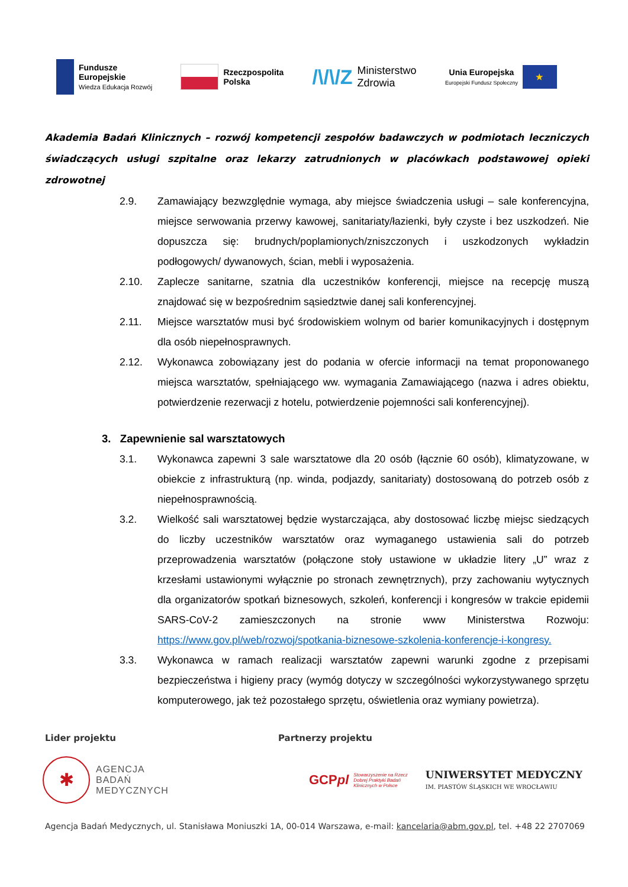Fundusze
Europejskie
Wiedza Edukacja Rozwój
Rzeczpospolita
Polska
/\/\/Z Ministerstwo
Zdrowia
Unia Europejska
Europejski Fundusz Społeczny
★
Akademia Badań Klinicznych – rozwój kompetencji zespołów badawczych w podmiotach leczniczych świadczących usługi szpitalne oraz lekarzy zatrudnionych w placówkach podstawowej opieki zdrowotnej
2.9. Zamawiający bezwzględnie wymaga, aby miejsce świadczenia usługi – sale konferencyjna, miejsce serwowania przerwy kawowej, sanitariaty/łazienki, były czyste i bez uszkodzeń. Nie dopuszcza się: brudnych/poplamionych/zniszczonych i uszkodzonych wykładzin podłogowych/ dywanowych, ścian, mebli i wyposażenia.
2.10. Zaplecze sanitarne, szatnia dla uczestników konferencji, miejsce na recepcję muszą znajdować się w bezpośrednim sąsiedztwie danej sali konferencyjnej.
2.11. Miejsce warsztatów musi być środowiskiem wolnym od barier komunikacyjnych i dostępnym dla osób niepełnosprawnych.
2.12. Wykonawca zobowiązany jest do podania w ofercie informacji na temat proponowanego miejsca warsztatów, spełniającego ww. wymagania Zamawiającego (nazwa i adres obiektu, potwierdzenie rezerwacji z hotelu, potwierdzenie pojemności sali konferencyjnej).
3. Zapewnienie sal warsztatowych
3.1. Wykonawca zapewni 3 sale warsztatowe dla 20 osób (łącznie 60 osób), klimatyzowane, w obiekcie z infrastrukturą (np. winda, podjazdy, sanitariaty) dostosowaną do potrzeb osób z niepełnosprawnością.
3.2. Wielkość sali warsztatowej będzie wystarczająca, aby dostosować liczbę miejsc siedzących do liczby uczestników warsztatów oraz wymaganego ustawienia sali do potrzeb przeprowadzenia warsztatów (połączone stoły ustawione w układzie litery „U” wraz z krzesłami ustawionymi wyłącznie po stronach zewnętrznych), przy zachowaniu wytycznych dla organizatorów spotkań biznesowych, szkoleń, konferencji i kongresów w trakcie epidemii SARS-CoV-2 zamieszczonych na stronie www Ministerstwa Rozwoju: https://www.gov.pl/web/rozwoj/spotkania-biznesowe-szkolenia-konferencje-i-kongresy.
3.3. Wykonawca w ramach realizacji warsztatów zapewni warunki zgodne z przepisami bezpieczeństwa i higieny pracy (wymóg dotyczy w szczególności wykorzystywanego sprzętu komputerowego, jak też pozostałego sprzętu, oświetlenia oraz wymiany powietrza).
Lider projektu Partnerzy projektu
✱
AGENCJA
BADAŃ
MEDYCZNYCH
GCPpl Stowarzyszenie na Rzecz
Dobrej Praktyki Badań
Klinicznych w Polsce
UNIWERSYTET MEDYCZNY
IM. PIASTÓW ŚLĄSKICH WE WROCŁAWIU
Agencja Badań Medycznych, ul. Stanisława Moniuszki 1A, 00-014 Warszawa, e-mail: kancelaria@abm.gov.pl, tel. +48 22 2707069